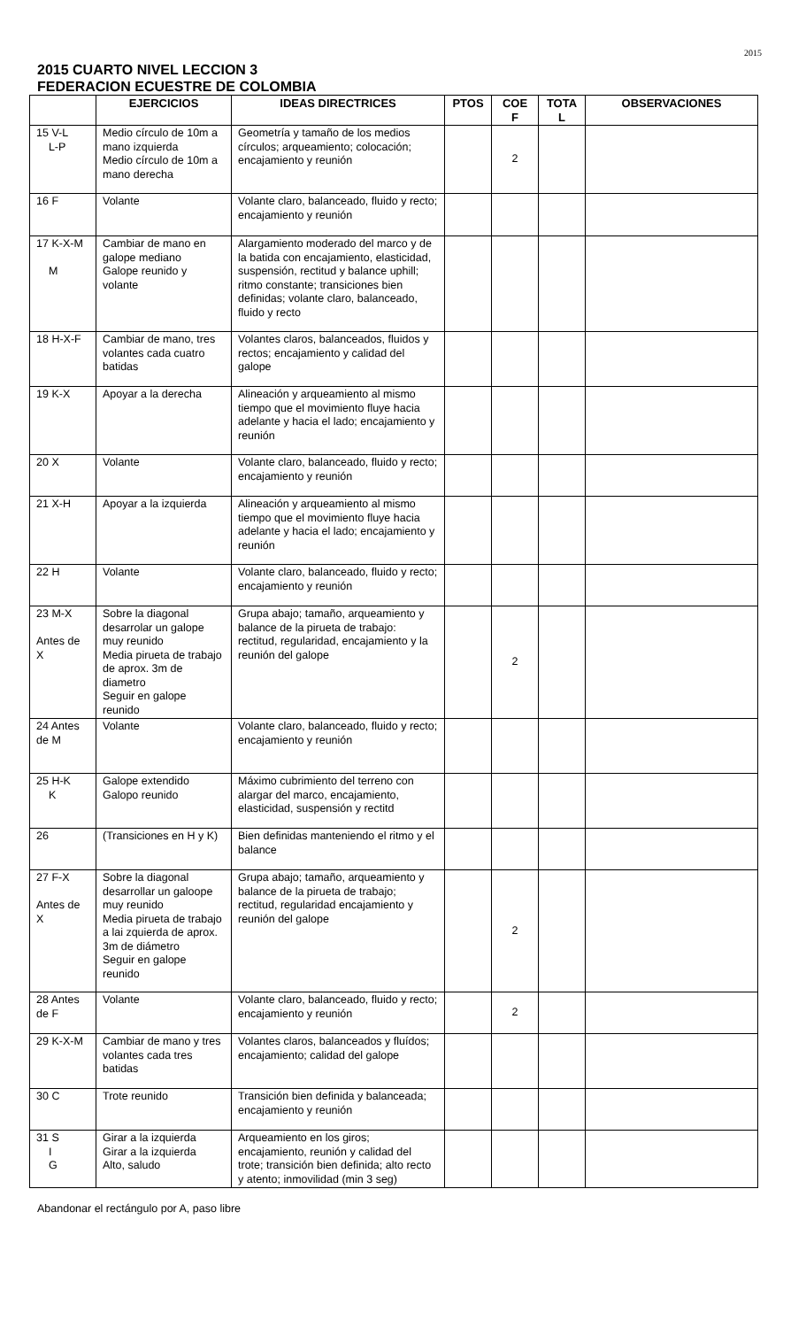2015
2015 CUARTO NIVEL LECCION 3
FEDERACION ECUESTRE DE COLOMBIA
| | EJERCICIOS | IDEAS DIRECTRICES | PTOS | COE F | TOTA L | OBSERVACIONES |
| --- | --- | --- | --- | --- | --- | --- |
| 15 V-L L-P | Medio círculo de 10m a mano izquierda Medio círculo de 10m a mano derecha | Geometría y tamaño de los medios círculos; arqueamiento; colocación; encajamiento y reunión | | 2 | | |
| 16 F | Volante | Volante claro, balanceado, fluido y recto; encajamiento y reunión | | | | |
| 17 K-X-M M | Cambiar de mano en galope mediano Galope reunido y volante | Alargamiento moderado del marco y de la batida con encajamiento, elasticidad, suspensión, rectitud y balance uphill; ritmo constante; transiciones bien definidas; volante claro, balanceado, fluido y recto | | | | |
| 18 H-X-F | Cambiar de mano, tres volantes cada cuatro batidas | Volantes claros, balanceados, fluidos y rectos; encajamiento y calidad del galope | | | | |
| 19 K-X | Apoyar a la derecha | Alineación y arqueamiento al mismo tiempo que el movimiento fluye hacia adelante y hacia el lado; encajamiento y reunión | | | | |
| 20 X | Volante | Volante claro, balanceado, fluido y recto; encajamiento y reunión | | | | |
| 21 X-H | Apoyar a la izquierda | Alineación y arqueamiento al mismo tiempo que el movimiento fluye hacia adelante y hacia el lado; encajamiento y reunión | | | | |
| 22 H | Volante | Volante claro, balanceado, fluido y recto; encajamiento y reunión | | | | |
| 23 M-X Antes de X | Sobre la diagonal desarrolar un galope muy reunido Media pirueta de trabajo de aprox. 3m de diametro Seguir en galope reunido | Grupa abajo; tamaño, arqueamiento y balance de la pirueta de trabajo: rectitud, regularidad, encajamiento y la reunión del galope | | 2 | | |
| 24 Antes de M | Volante | Volante claro, balanceado, fluido y recto; encajamiento y reunión | | | | |
| 25 H-K K | Galope extendido Galopo reunido | Máximo cubrimiento del terreno con alargar del marco, encajamiento, elasticidad, suspensión y rectitd | | | | |
| 26 | (Transiciones en H y K) | Bien definidas manteniendo el ritmo y el balance | | | | |
| 27 F-X Antes de X | Sobre la diagonal desarrollar un galoope muy reunido Media pirueta de trabajo a lai zquierda de aprox. 3m de diámetro Seguir en galope reunido | Grupa abajo; tamaño, arqueamiento y balance de la pirueta de trabajo; rectitud, regularidad encajamiento y reunión del galope | | 2 | | |
| 28 Antes de F | Volante | Volante claro, balanceado, fluido y recto; encajamiento y reunión | | 2 | | |
| 29 K-X-M | Cambiar de mano y tres volantes cada tres batidas | Volantes claros, balanceados y fluídos; encajamiento; calidad del galope | | | | |
| 30 C | Trote reunido | Transición bien definida y balanceada; encajamiento y reunión | | | | |
| 31 S I G | Girar a la izquierda Girar a la izquierda Alto, saludo | Arqueamiento en los giros; encajamiento, reunión y calidad del trote; transición bien definida; alto recto y atento; inmovilidad (min 3 seg) | | | | |
Abandonar el rectángulo por A, paso libre